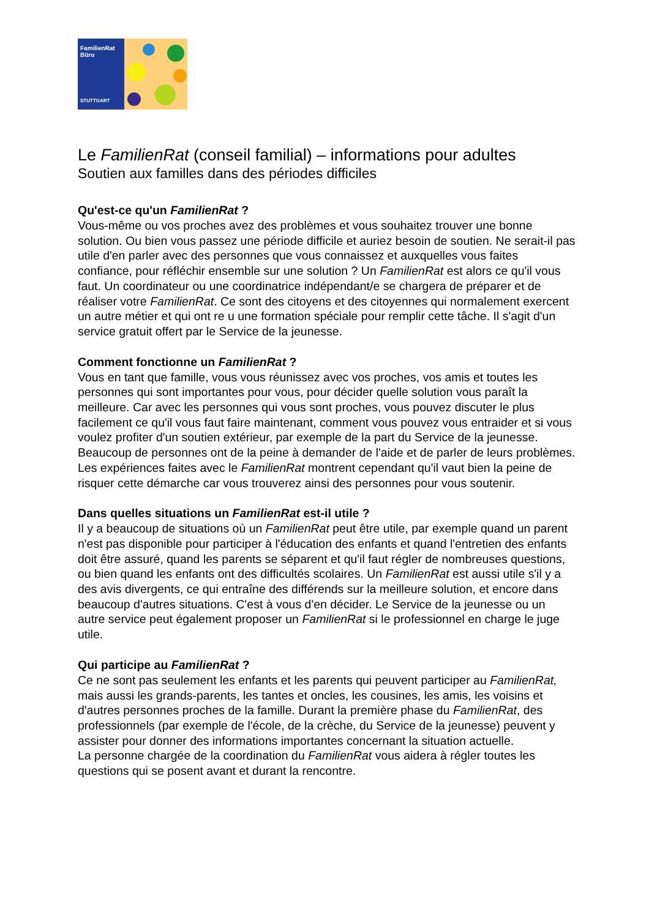FamilienRat
Büro
STUTTGART
Le FamilienRat (conseil familial) – informations pour adultes
Soutien aux familles dans des périodes difficiles
Qu'est-ce qu'un FamilienRat ?
Vous-même ou vos proches avez des problèmes et vous souhaitez trouver une bonne solution. Ou bien vous passez une période difficile et auriez besoin de soutien. Ne serait-il pas utile d'en parler avec des personnes que vous connaissez et auxquelles vous faites confiance, pour réfléchir ensemble sur une solution ? Un FamilienRat est alors ce qu'il vous faut. Un coordinateur ou une coordinatrice indépendant/e se chargera de préparer et de réaliser votre FamilienRat. Ce sont des citoyens et des citoyennes qui normalement exercent un autre métier et qui ont re u une formation spéciale pour remplir cette tâche. Il s'agit d'un service gratuit offert par le Service de la jeunesse.
Comment fonctionne un FamilienRat ?
Vous en tant que famille, vous vous réunissez avec vos proches, vos amis et toutes les personnes qui sont importantes pour vous, pour décider quelle solution vous paraît la meilleure. Car avec les personnes qui vous sont proches, vous pouvez discuter le plus facilement ce qu'il vous faut faire maintenant, comment vous pouvez vous entraider et si vous voulez profiter d'un soutien extérieur, par exemple de la part du Service de la jeunesse. Beaucoup de personnes ont de la peine à demander de l'aide et de parler de leurs problèmes. Les expériences faites avec le FamilienRat montrent cependant qu'il vaut bien la peine de risquer cette démarche car vous trouverez ainsi des personnes pour vous soutenir.
Dans quelles situations un FamilienRat est-il utile ?
Il y a beaucoup de situations où un FamilienRat peut être utile, par exemple quand un parent n'est pas disponible pour participer à l'éducation des enfants et quand l'entretien des enfants doit être assuré, quand les parents se séparent et qu'il faut régler de nombreuses questions, ou bien quand les enfants ont des difficultés scolaires. Un FamilienRat est aussi utile s'il y a des avis divergents, ce qui entraîne des différends sur la meilleure solution, et encore dans beaucoup d'autres situations. C'est à vous d'en décider. Le Service de la jeunesse ou un autre service peut également proposer un FamilienRat si le professionnel en charge le juge utile.
Qui participe au FamilienRat ?
Ce ne sont pas seulement les enfants et les parents qui peuvent participer au FamilienRat, mais aussi les grands-parents, les tantes et oncles, les cousines, les amis, les voisins et d'autres personnes proches de la famille. Durant la première phase du FamilienRat, des professionnels (par exemple de l'école, de la crèche, du Service de la jeunesse) peuvent y assister pour donner des informations importantes concernant la situation actuelle.
La personne chargée de la coordination du FamilienRat vous aidera à régler toutes les questions qui se posent avant et durant la rencontre.